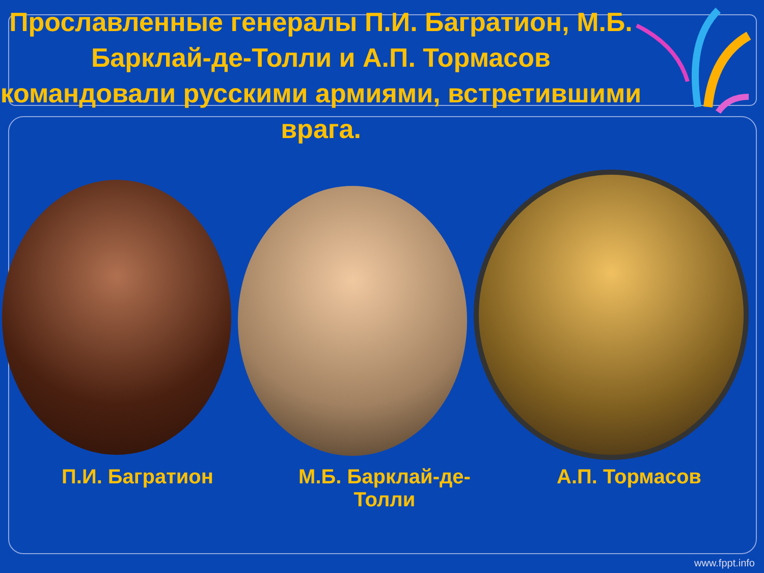Прославленные генералы П.И. Багратион, М.Б. Барклай-де-Толли и А.П. Тормасов командовали русскими армиями, встретившими врага.
П.И. Багратион М.Б. Барклай-де-Толли
А.П. Тормасов
www.fppt.info